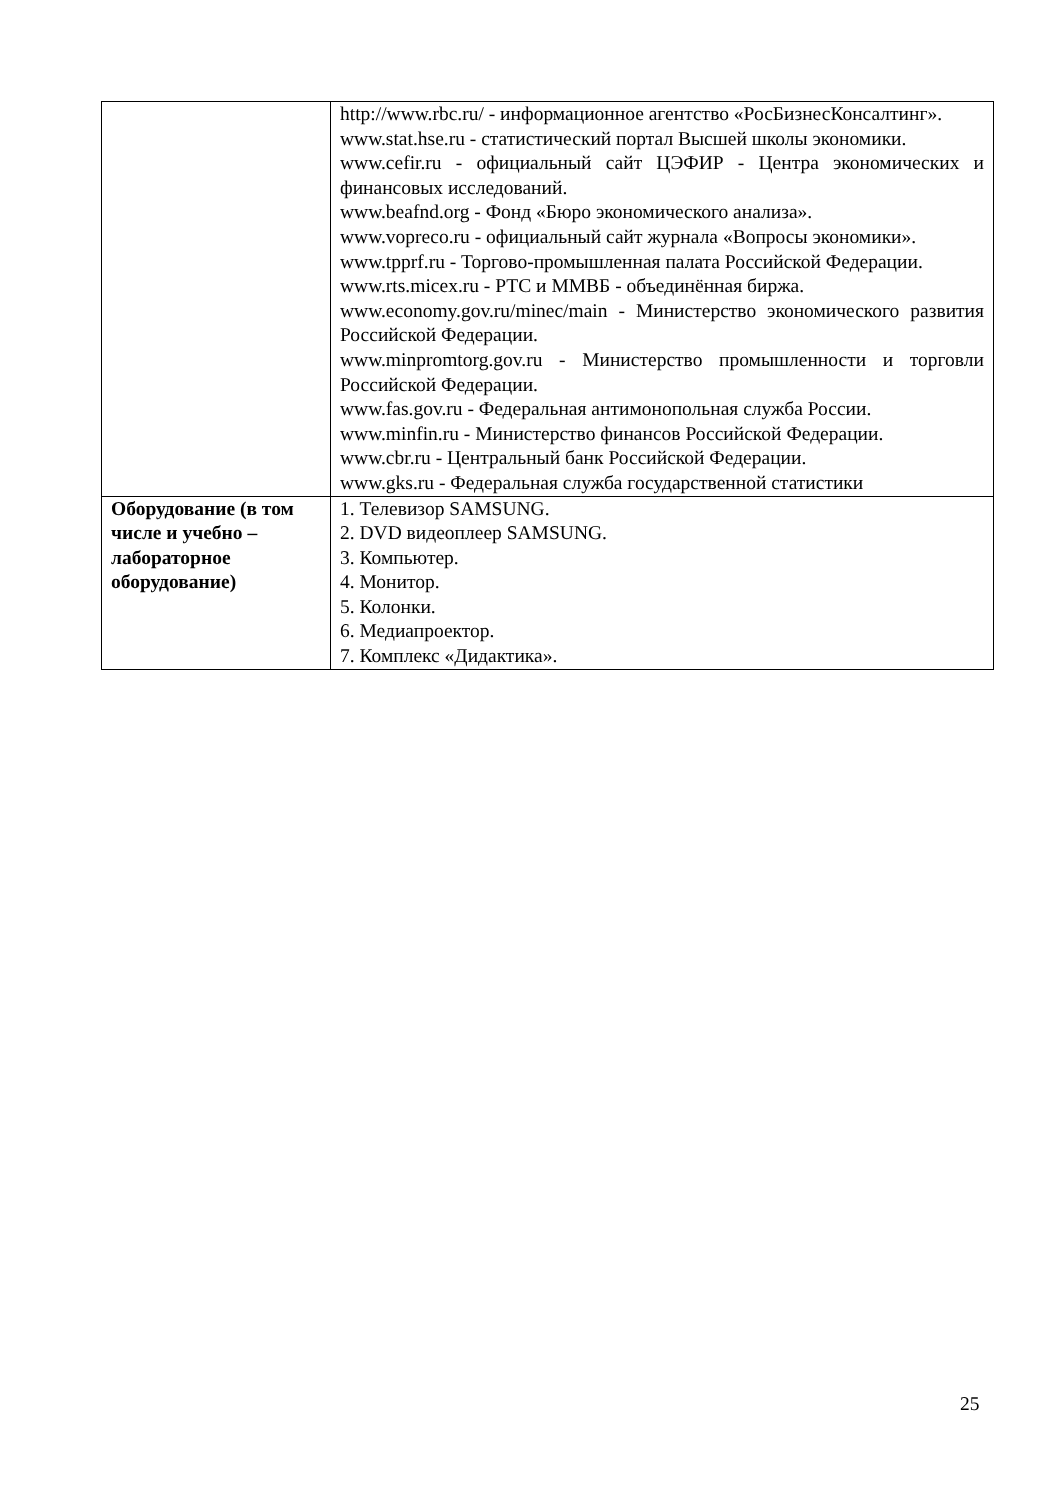| | http://www.rbc.ru/ - информационное агентство «РосБизнесКонсалтинг». www.stat.hse.ru - статистический портал Высшей школы экономики. www.cefir.ru - официальный сайт ЦЭФИР - Центра экономических и финансовых исследований. www.beafnd.org - Фонд «Бюро экономического анализа». www.vopreco.ru - официальный сайт журнала «Вопросы экономики». www.tpprf.ru - Торгово-промышленная палата Российской Федерации. www.rts.micex.ru - РТС и ММВБ - объединённая биржа. www.economy.gov.ru/minec/main - Министерство экономического развития Российской Федерации. www.minpromtorg.gov.ru - Министерство промышленности и торговли Российской Федерации. www.fas.gov.ru - Федеральная антимонопольная служба России. www.minfin.ru - Министерство финансов Российской Федерации. www.cbr.ru - Центральный банк Российской Федерации. www.gks.ru - Федеральная служба государственной статистики |
| Оборудование (в том числе и учебно – лабораторное оборудование) | 1. Телевизор SAMSUNG. 2. DVD видеоплеер SAMSUNG. 3. Компьютер. 4. Монитор. 5. Колонки. 6. Медиапроектор. 7. Комплекс «Дидактика». |
25